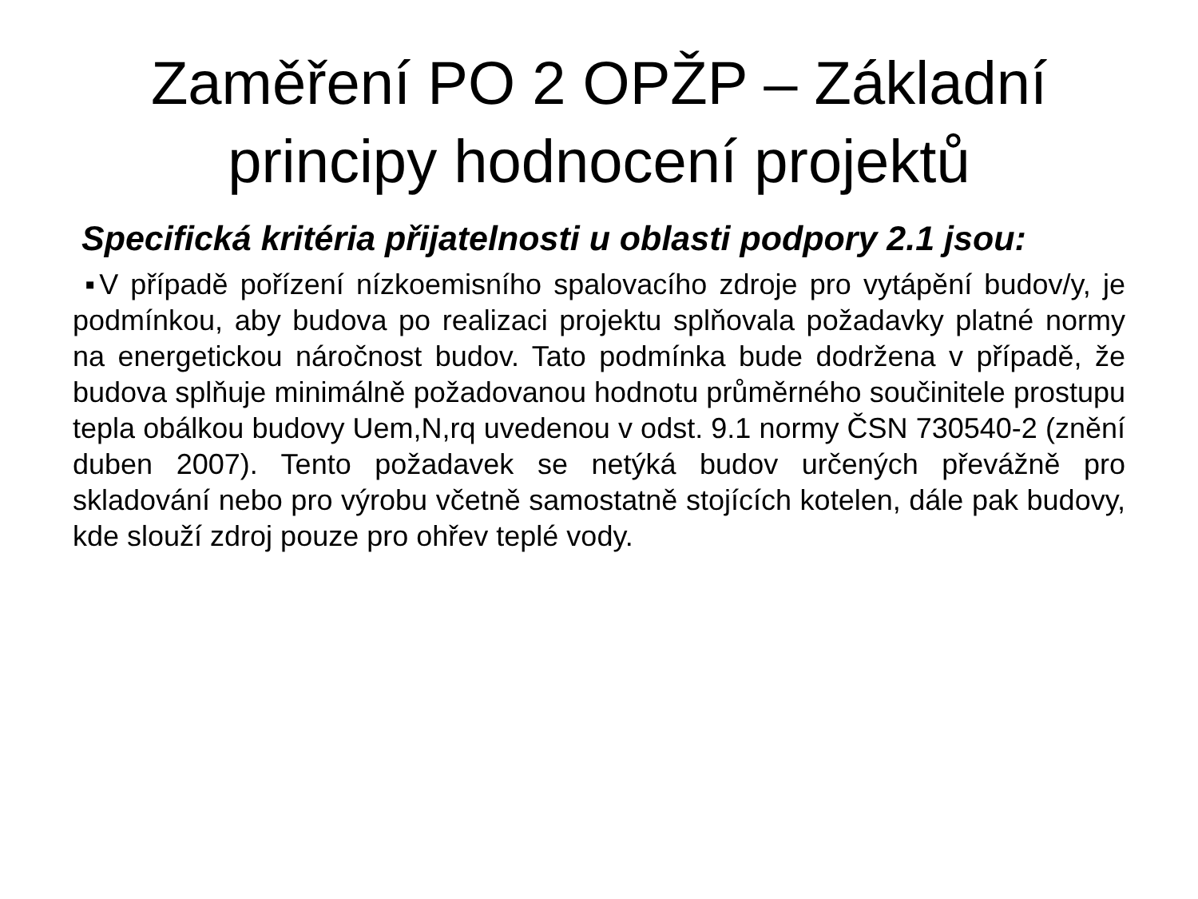Zaměření PO 2 OPŽP – Základní principy hodnocení projektů
Specifická kritéria přijatelnosti u oblasti podpory 2.1 jsou:
▪V případě pořízení nízkoemisního spalovacího zdroje pro vytápění budov/y, je podmínkou, aby budova po realizaci projektu splňovala požadavky platné normy na energetickou náročnost budov. Tato podmínka bude dodržena v případě, že budova splňuje minimálně požadovanou hodnotu průměrného součinitele prostupu tepla obálkou budovy Uem,N,rq uvedenou v odst. 9.1 normy ČSN 730540-2 (znění duben 2007). Tento požadavek se netýká budov určených převážně pro skladování nebo pro výrobu včetně samostatně stojících kotelen, dále pak budovy, kde slouží zdroj pouze pro ohřev teplé vody.